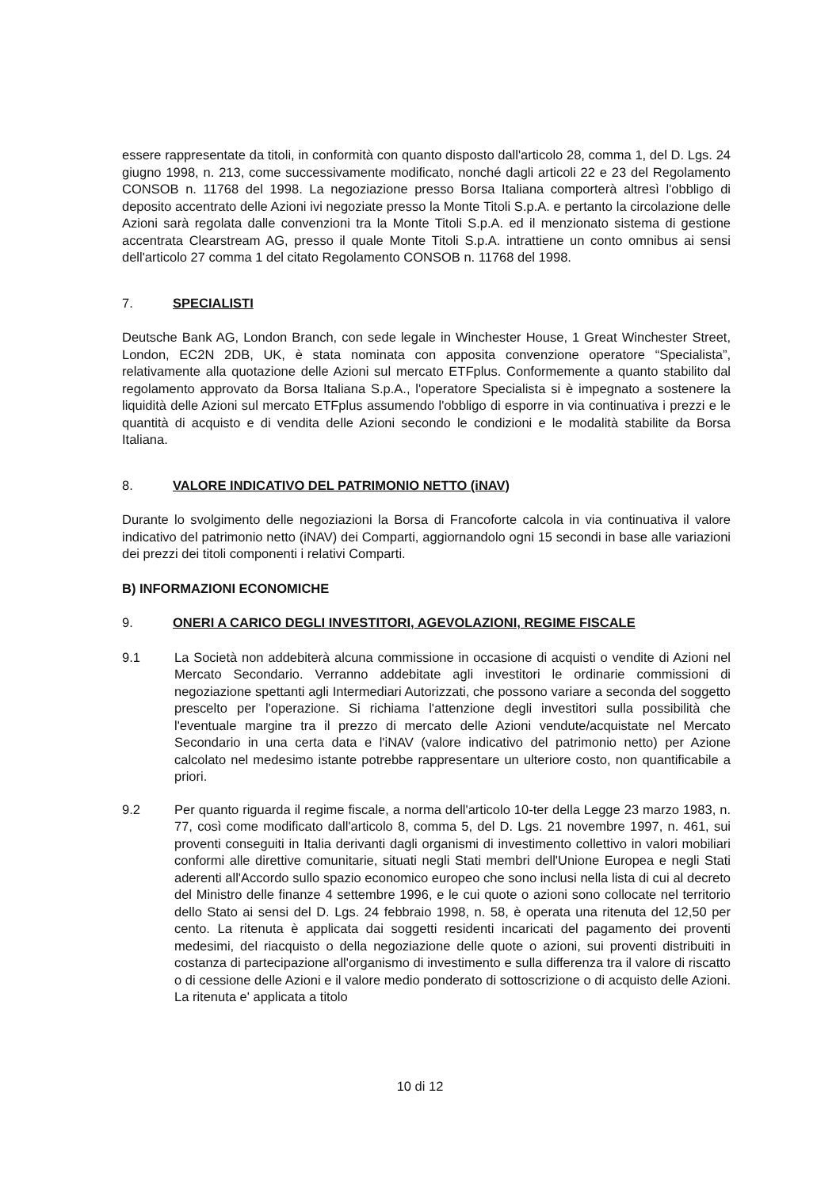essere rappresentate da titoli, in conformità con quanto disposto dall'articolo 28, comma 1, del D. Lgs. 24 giugno 1998, n. 213, come successivamente modificato, nonché dagli articoli 22 e 23 del Regolamento CONSOB n. 11768 del 1998. La negoziazione presso Borsa Italiana comporterà altresì l'obbligo di deposito accentrato delle Azioni ivi negoziate presso la Monte Titoli S.p.A. e pertanto la circolazione delle Azioni sarà regolata dalle convenzioni tra la Monte Titoli S.p.A. ed il menzionato sistema di gestione accentrata Clearstream AG, presso il quale Monte Titoli S.p.A. intrattiene un conto omnibus ai sensi dell'articolo 27 comma 1 del citato Regolamento CONSOB n. 11768 del 1998.
7. SPECIALISTI
Deutsche Bank AG, London Branch, con sede legale in Winchester House, 1 Great Winchester Street, London, EC2N 2DB, UK, è stata nominata con apposita convenzione operatore “Specialista”, relativamente alla quotazione delle Azioni sul mercato ETFplus. Conformemente a quanto stabilito dal regolamento approvato da Borsa Italiana S.p.A., l'operatore Specialista si è impegnato a sostenere la liquidità delle Azioni sul mercato ETFplus assumendo l'obbligo di esporre in via continuativa i prezzi e le quantità di acquisto e di vendita delle Azioni secondo le condizioni e le modalità stabilite da Borsa Italiana.
8. VALORE INDICATIVO DEL PATRIMONIO NETTO (iNAV)
Durante lo svolgimento delle negoziazioni la Borsa di Francoforte calcola in via continuativa il valore indicativo del patrimonio netto (iNAV) dei Comparti, aggiornandolo ogni 15 secondi in base alle variazioni dei prezzi dei titoli componenti i relativi Comparti.
B) INFORMAZIONI ECONOMICHE
9. ONERI A CARICO DEGLI INVESTITORI, AGEVOLAZIONI, REGIME FISCALE
9.1 La Società non addebiterà alcuna commissione in occasione di acquisti o vendite di Azioni nel Mercato Secondario. Verranno addebitate agli investitori le ordinarie commissioni di negoziazione spettanti agli Intermediari Autorizzati, che possono variare a seconda del soggetto prescelto per l'operazione. Si richiama l'attenzione degli investitori sulla possibilità che l'eventuale margine tra il prezzo di mercato delle Azioni vendute/acquistate nel Mercato Secondario in una certa data e l'iNAV (valore indicativo del patrimonio netto) per Azione calcolato nel medesimo istante potrebbe rappresentare un ulteriore costo, non quantificabile a priori.
9.2 Per quanto riguarda il regime fiscale, a norma dell'articolo 10-ter della Legge 23 marzo 1983, n. 77, così come modificato dall'articolo 8, comma 5, del D. Lgs. 21 novembre 1997, n. 461, sui proventi conseguiti in Italia derivanti dagli organismi di investimento collettivo in valori mobiliari conformi alle direttive comunitarie, situati negli Stati membri dell'Unione Europea e negli Stati aderenti all'Accordo sullo spazio economico europeo che sono inclusi nella lista di cui al decreto del Ministro delle finanze 4 settembre 1996, e le cui quote o azioni sono collocate nel territorio dello Stato ai sensi del D. Lgs. 24 febbraio 1998, n. 58, è operata una ritenuta del 12,50 per cento. La ritenuta è applicata dai soggetti residenti incaricati del pagamento dei proventi medesimi, del riacquisto o della negoziazione delle quote o azioni, sui proventi distribuiti in costanza di partecipazione all'organismo di investimento e sulla differenza tra il valore di riscatto o di cessione delle Azioni e il valore medio ponderato di sottoscrizione o di acquisto delle Azioni. La ritenuta e' applicata a titolo
10 di 12